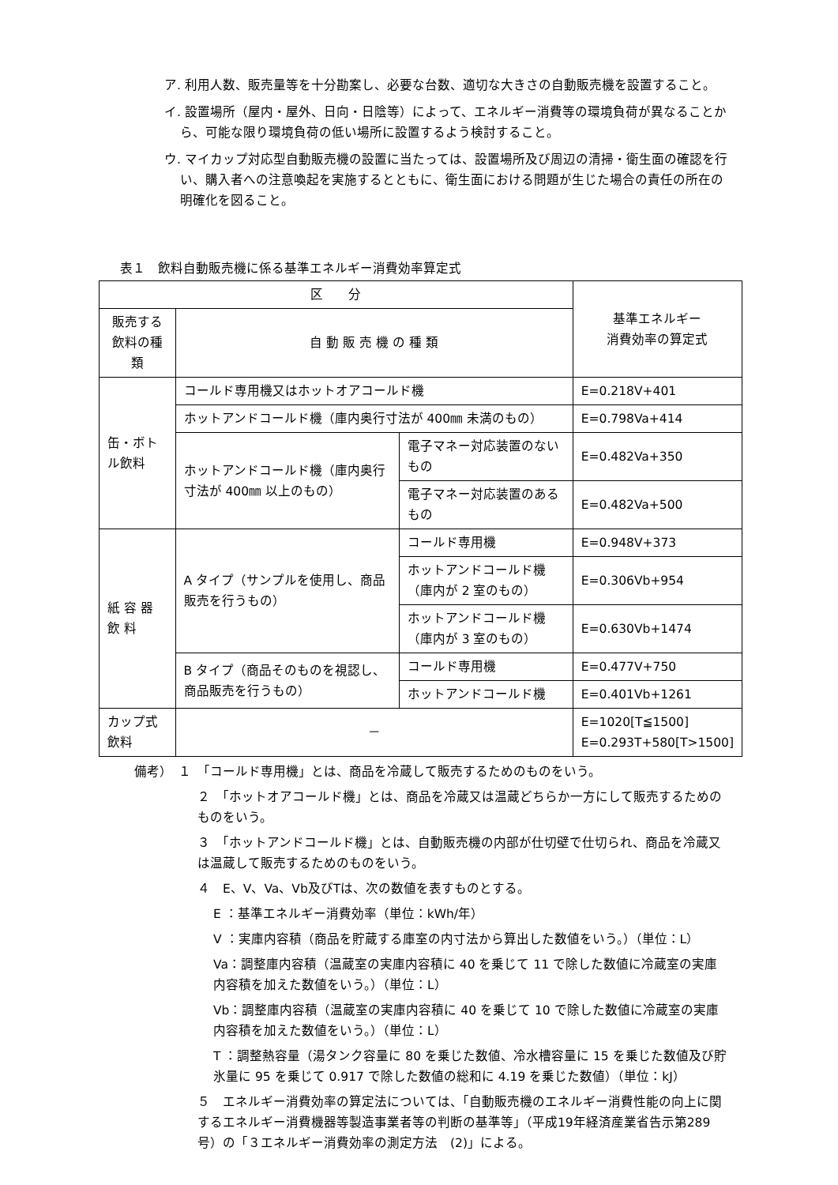ア. 利用人数、販売量等を十分勘案し、必要な台数、適切な大きさの自動販売機を設置すること。
イ. 設置場所（屋内・屋外、日向・日陰等）によって、エネルギー消費等の環境負荷が異なることから、可能な限り環境負荷の低い場所に設置するよう検討すること。
ウ. マイカップ対応型自動販売機の設置に当たっては、設置場所及び周辺の清掃・衛生面の確認を行い、購入者への注意喚起を実施するとともに、衛生面における問題が生じた場合の責任の所在の明確化を図ること。
表１　飲料自動販売機に係る基準エネルギー消費効率算定式
| 区 分 | | | 基準エネルギー 消費効率の算定式 |
| --- | --- | --- | --- |
| 販売する 飲料の種類 | 自 動 販 売 機 の 種 類 | | |
| 缶・ボトル飲料 | コールド専用機又はホットオアコールド機 | | E=0.218V+401 |
| | ホットアンドコールド機（庫内奥行寸法が 400㎜ 未満のもの） | | E=0.798Va+414 |
| | ホットアンドコールド機（庫内奥行寸法が 400㎜ 以上のもの） | 電子マネー対応装置のないもの | E=0.482Va+350 |
| | | 電子マネー対応装置のあるもの | E=0.482Va+500 |
| 紙 容 器 飲 料 | A タイプ（サンプルを使用し、商品販売を行うもの） | コールド専用機 | E=0.948V+373 |
| | | ホットアンドコールド機（庫内が 2 室のもの） | E=0.306Vb+954 |
| | | ホットアンドコールド機（庫内が 3 室のもの） | E=0.630Vb+1474 |
| | B タイプ（商品そのものを視認し、商品販売を行うもの） | コールド専用機 | E=0.477V+750 |
| | | ホットアンドコールド機 | E=0.401Vb+1261 |
| カップ式飲料 | － | | E=1020[T≦1500] E=0.293T+580[T>1500] |
備考）　１　「コールド専用機」とは、商品を冷蔵して販売するためのものをいう。
２　「ホットオアコールド機」とは、商品を冷蔵又は温蔵どちらか一方にして販売するためのものをいう。
３　「ホットアンドコールド機」とは、自動販売機の内部が仕切壁で仕切られ、商品を冷蔵又は温蔵して販売するためのものをいう。
４　E、V、Va、Vb及びTは、次の数値を表すものとする。
E ：基準エネルギー消費効率（単位：kWh/年）
V ：実庫内容積（商品を貯蔵する庫室の内寸法から算出した数値をいう。）（単位：L）
Va：調整庫内容積（温蔵室の実庫内容積に 40 を乗じて 11 で除した数値に冷蔵室の実庫内容積を加えた数値をいう。）（単位：L）
Vb：調整庫内容積（温蔵室の実庫内容積に 40 を乗じて 10 で除した数値に冷蔵室の実庫内容積を加えた数値をいう。）（単位：L）
T ：調整熱容量（湯タンク容量に 80 を乗じた数値、冷水槽容量に 15 を乗じた数値及び貯氷量に 95 を乗じて 0.917 で除した数値の総和に 4.19 を乗じた数値）（単位：kJ）
５　エネルギー消費効率の算定法については、「自動販売機のエネルギー消費性能の向上に関するエネルギー消費機器等製造事業者等の判断の基準等」（平成19年経済産業省告示第289号）の「３エネルギー消費効率の測定方法　(2)」による。